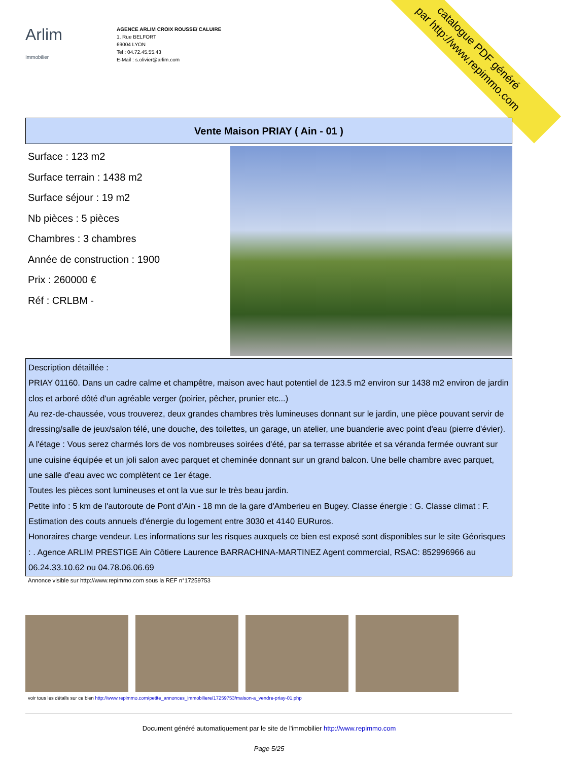catalogue PDF généré
par http://www.repimmo.com
Arlim Immobilier
AGENCE ARLIM CROIX ROUSSE/ CALUIRE
1, Rue BELFORT
69004 LYON
Tel : 04.72.45.55.43
E-Mail : s.olivier@arlim.com
Vente Maison PRIAY ( Ain - 01 )
Surface : 123 m2
Surface terrain : 1438 m2
Surface séjour : 19 m2
Nb pièces : 5 pièces
Chambres : 3 chambres
Année de construction : 1900
Prix : 260000 €
Réf : CRLBM -
Description détaillée :
PRIAY 01160. Dans un cadre calme et champêtre, maison avec haut potentiel de 123.5 m2 environ sur 1438 m2 environ de jardin clos et arboré dôté d'un agréable verger (poirier, pêcher, prunier etc...)
Au rez-de-chaussée, vous trouverez, deux grandes chambres très lumineuses donnant sur le jardin, une pièce pouvant servir de dressing/salle de jeux/salon télé, une douche, des toilettes, un garage, un atelier, une buanderie avec point d'eau (pierre d'évier). A l'étage : Vous serez charmés lors de vos nombreuses soirées d'été, par sa terrasse abritée et sa véranda fermée ouvrant sur une cuisine équipée et un joli salon avec parquet et cheminée donnant sur un grand balcon. Une belle chambre avec parquet, une salle d'eau avec wc complètent ce 1er étage.
Toutes les pièces sont lumineuses et ont la vue sur le très beau jardin.
Petite info : 5 km de l'autoroute de Pont d'Ain - 18 mn de la gare d'Amberieu en Bugey. Classe énergie : G. Classe climat : F. Estimation des couts annuels d'énergie du logement entre 3030 et 4140 EURuros.
Honoraires charge vendeur. Les informations sur les risques auxquels ce bien est exposé sont disponibles sur le site Géorisques : . Agence ARLIM PRESTIGE Ain Côtiere Laurence BARRACHINA-MARTINEZ Agent commercial, RSAC: 852996966 au 06.24.33.10.62 ou 04.78.06.06.69
Annonce visible sur http://www.repimmo.com sous la REF n°17259753
voir tous les détails sur ce bien http://www.repimmo.com/petite_annonces_immobiliere/17259753/maison-a_vendre-priay-01.php
Document généré automatiquement par le site de l'immobilier http://www.repimmo.com
Page 5/25